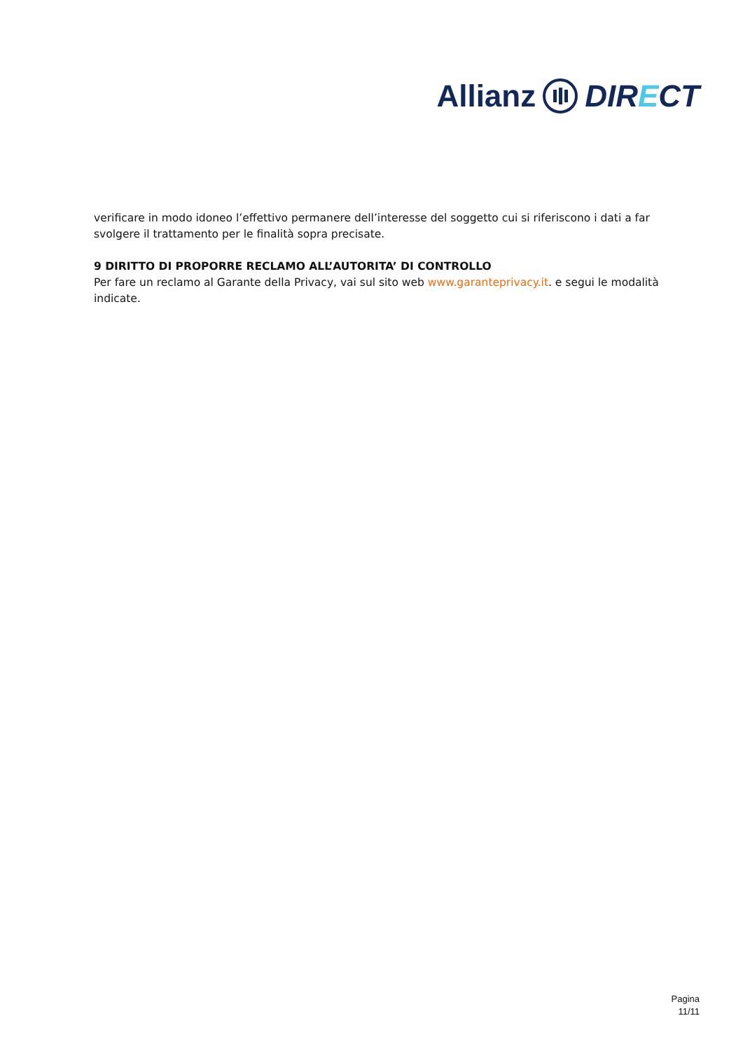Allianz DIRECT
verificare in modo idoneo l’effettivo permanere dell’interesse del soggetto cui si riferiscono i dati a far svolgere il trattamento per le finalità sopra precisate.
9 DIRITTO DI PROPORRE RECLAMO ALL’AUTORITA’ DI CONTROLLO
Per fare un reclamo al Garante della Privacy, vai sul sito web www.garanteprivacy.it. e segui le modalità indicate.
Pagina
11/11